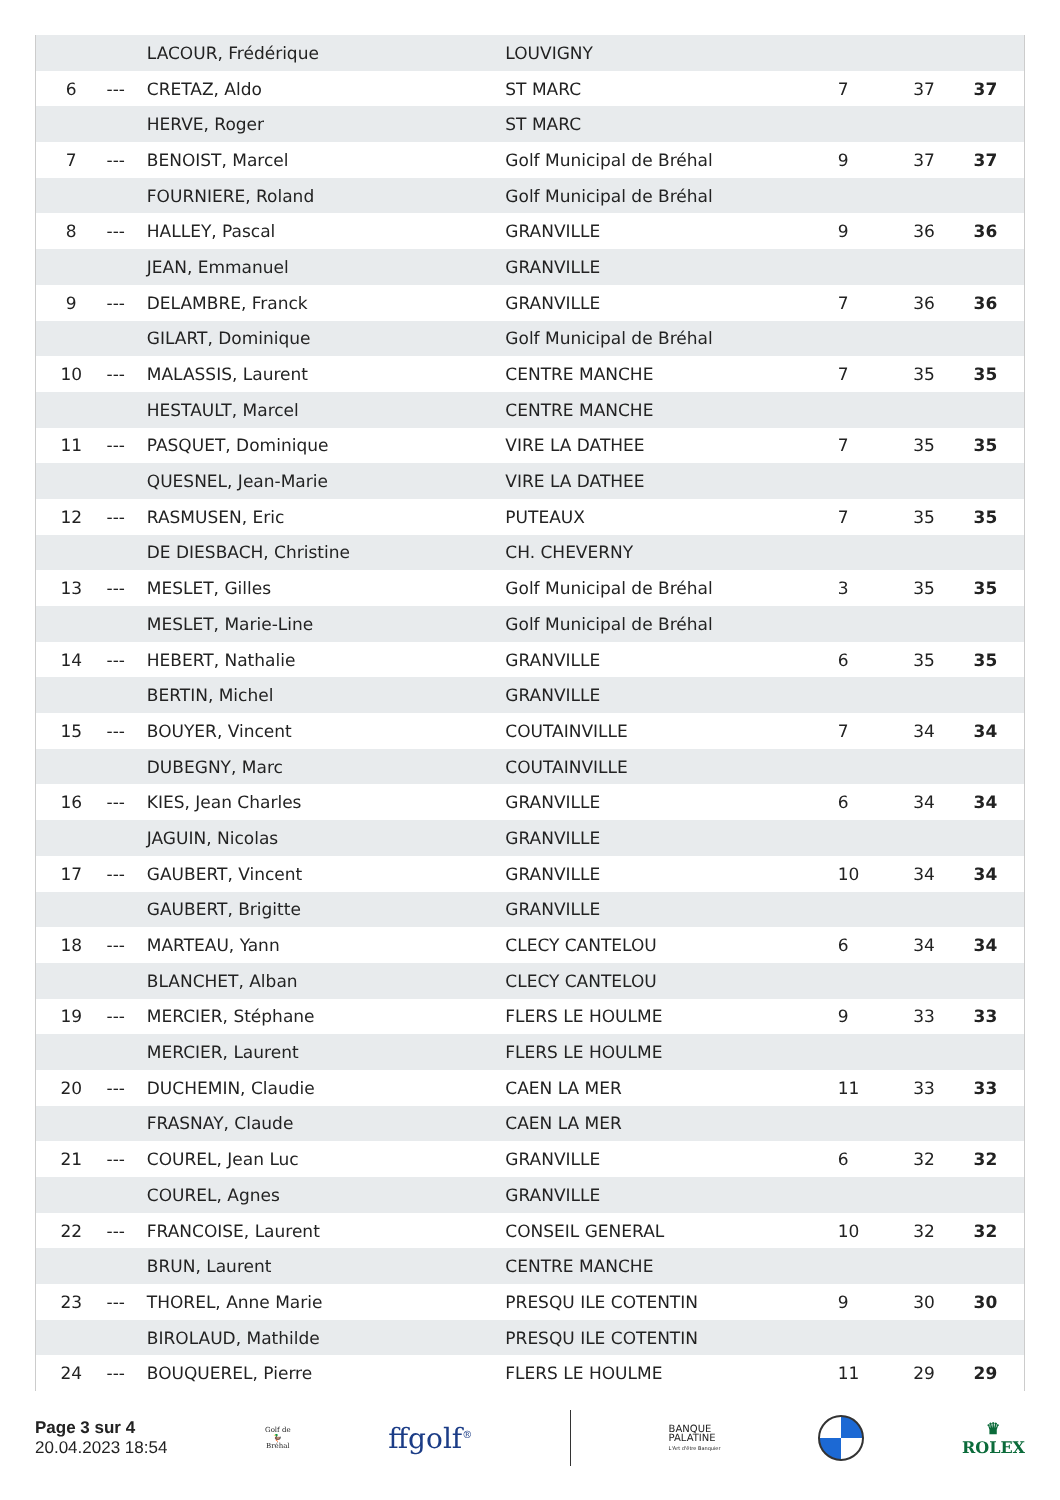| | | LACOUR, Frédérique | LOUVIGNY | | | |
| 6 | --- | CRETAZ, Aldo | ST MARC | 7 | 37 | 37 |
| | | HERVE, Roger | ST MARC | | | |
| 7 | --- | BENOIST, Marcel | Golf Municipal de Bréhal | 9 | 37 | 37 |
| | | FOURNIERE, Roland | Golf Municipal de Bréhal | | | |
| 8 | --- | HALLEY, Pascal | GRANVILLE | 9 | 36 | 36 |
| | | JEAN, Emmanuel | GRANVILLE | | | |
| 9 | --- | DELAMBRE, Franck | GRANVILLE | 7 | 36 | 36 |
| | | GILART, Dominique | Golf Municipal de Bréhal | | | |
| 10 | --- | MALASSIS, Laurent | CENTRE MANCHE | 7 | 35 | 35 |
| | | HESTAULT, Marcel | CENTRE MANCHE | | | |
| 11 | --- | PASQUET, Dominique | VIRE LA DATHEE | 7 | 35 | 35 |
| | | QUESNEL, Jean-Marie | VIRE LA DATHEE | | | |
| 12 | --- | RASMUSEN, Eric | PUTEAUX | 7 | 35 | 35 |
| | | DE DIESBACH, Christine | CH. CHEVERNY | | | |
| 13 | --- | MESLET, Gilles | Golf Municipal de Bréhal | 3 | 35 | 35 |
| | | MESLET, Marie-Line | Golf Municipal de Bréhal | | | |
| 14 | --- | HEBERT, Nathalie | GRANVILLE | 6 | 35 | 35 |
| | | BERTIN, Michel | GRANVILLE | | | |
| 15 | --- | BOUYER, Vincent | COUTAINVILLE | 7 | 34 | 34 |
| | | DUBEGNY, Marc | COUTAINVILLE | | | |
| 16 | --- | KIES, Jean Charles | GRANVILLE | 6 | 34 | 34 |
| | | JAGUIN, Nicolas | GRANVILLE | | | |
| 17 | --- | GAUBERT, Vincent | GRANVILLE | 10 | 34 | 34 |
| | | GAUBERT, Brigitte | GRANVILLE | | | |
| 18 | --- | MARTEAU, Yann | CLECY CANTELOU | 6 | 34 | 34 |
| | | BLANCHET, Alban | CLECY CANTELOU | | | |
| 19 | --- | MERCIER, Stéphane | FLERS LE HOULME | 9 | 33 | 33 |
| | | MERCIER, Laurent | FLERS LE HOULME | | | |
| 20 | --- | DUCHEMIN, Claudie | CAEN LA MER | 11 | 33 | 33 |
| | | FRASNAY, Claude | CAEN LA MER | | | |
| 21 | --- | COUREL, Jean Luc | GRANVILLE | 6 | 32 | 32 |
| | | COUREL, Agnes | GRANVILLE | | | |
| 22 | --- | FRANCOISE, Laurent | CONSEIL GENERAL | 10 | 32 | 32 |
| | | BRUN, Laurent | CENTRE MANCHE | | | |
| 23 | --- | THOREL, Anne Marie | PRESQU ILE COTENTIN | 9 | 30 | 30 |
| | | BIROLAUD, Mathilde | PRESQU ILE COTENTIN | | | |
| 24 | --- | BOUQUEREL, Pierre | FLERS LE HOULME | 11 | 29 | 29 |
Page 3 sur 4
20.04.2023 18:54
Golf de
🦆
Bréhal
ffgolf<sup>®</sup>
BANQUE
PALATINE
L'Art d'être Banquier
♛
ROLEX